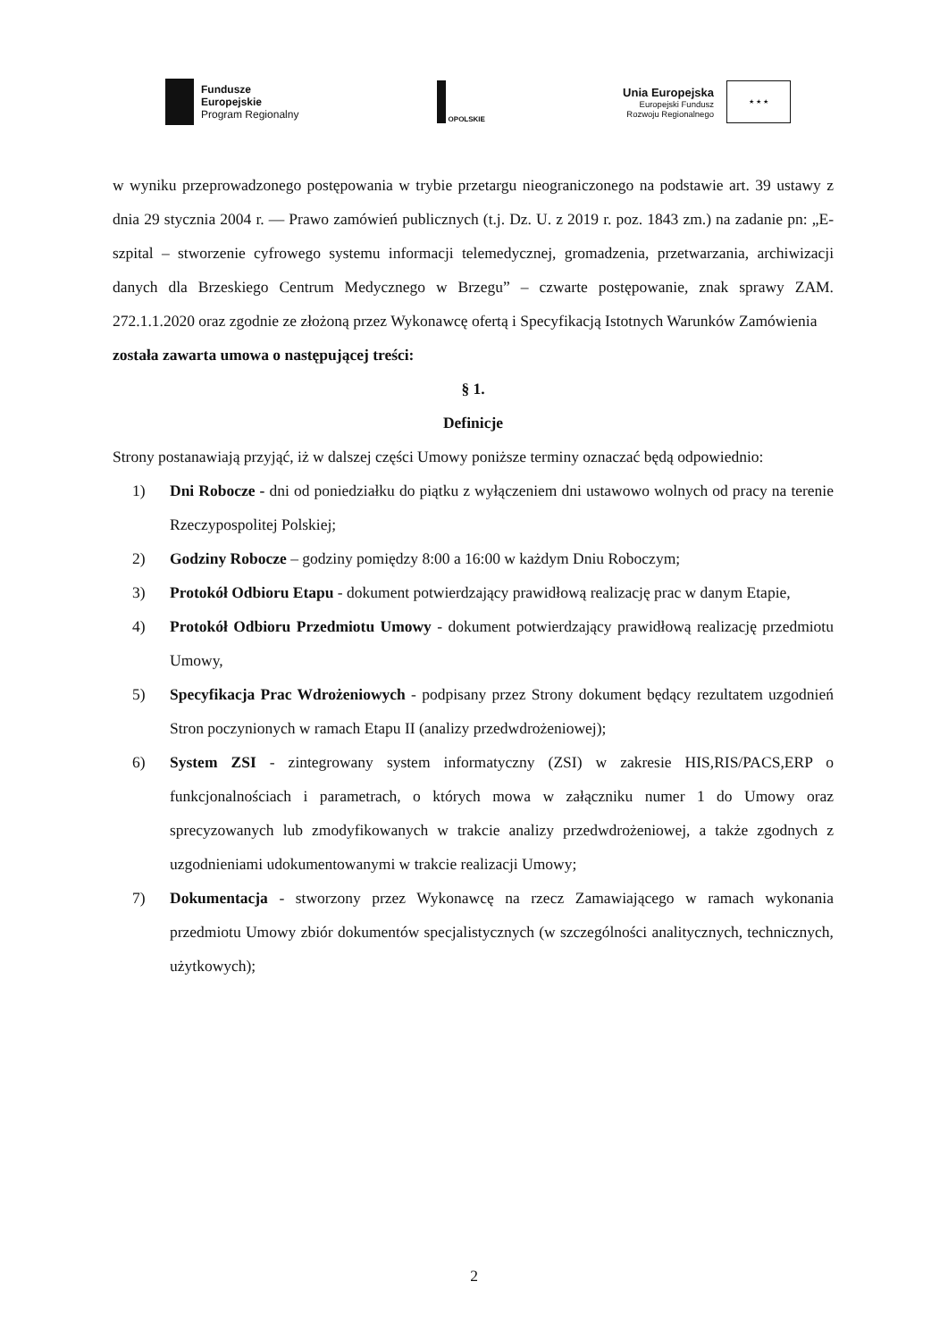Fundusze
Europejskie
Program Regionalny
OPOLSKIE
Unia Europejska
Europejski Fundusz
Rozwoju Regionalnego
★ ★ ★
w wyniku przeprowadzonego postępowania w trybie przetargu nieograniczonego na podstawie art. 39 ustawy z dnia 29 stycznia 2004 r. — Prawo zamówień publicznych (t.j. Dz. U. z 2019 r. poz. 1843 zm.) na zadanie pn: „E-szpital – stworzenie cyfrowego systemu informacji telemedycznej, gromadzenia, przetwarzania, archiwizacji danych dla Brzeskiego Centrum Medycznego w Brzegu” – czwarte postępowanie, znak sprawy ZAM. 272.1.1.2020 oraz zgodnie ze złożoną przez Wykonawcę ofertą i Specyfikacją Istotnych Warunków Zamówienia
została zawarta umowa o następującej treści:
§ 1.
Definicje
Strony postanawiają przyjąć, iż w dalszej części Umowy poniższe terminy oznaczać będą odpowiednio:
1) Dni Robocze - dni od poniedziałku do piątku z wyłączeniem dni ustawowo wolnych od pracy na terenie Rzeczypospolitej Polskiej;
2) Godziny Robocze – godziny pomiędzy 8:00 a 16:00 w każdym Dniu Roboczym;
3) Protokół Odbioru Etapu - dokument potwierdzający prawidłową realizację prac w danym Etapie,
4) Protokół Odbioru Przedmiotu Umowy - dokument potwierdzający prawidłową realizację przedmiotu Umowy,
5) Specyfikacja Prac Wdrożeniowych - podpisany przez Strony dokument będący rezultatem uzgodnień Stron poczynionych w ramach Etapu II (analizy przedwdrożeniowej);
6) System ZSI - zintegrowany system informatyczny (ZSI) w zakresie HIS,RIS/PACS,ERP o funkcjonalnościach i parametrach, o których mowa w załączniku numer 1 do Umowy oraz sprecyzowanych lub zmodyfikowanych w trakcie analizy przedwdrożeniowej, a także zgodnych z uzgodnieniami udokumentowanymi w trakcie realizacji Umowy;
7) Dokumentacja - stworzony przez Wykonawcę na rzecz Zamawiającego w ramach wykonania przedmiotu Umowy zbiór dokumentów specjalistycznych (w szczególności analitycznych, technicznych, użytkowych);
2